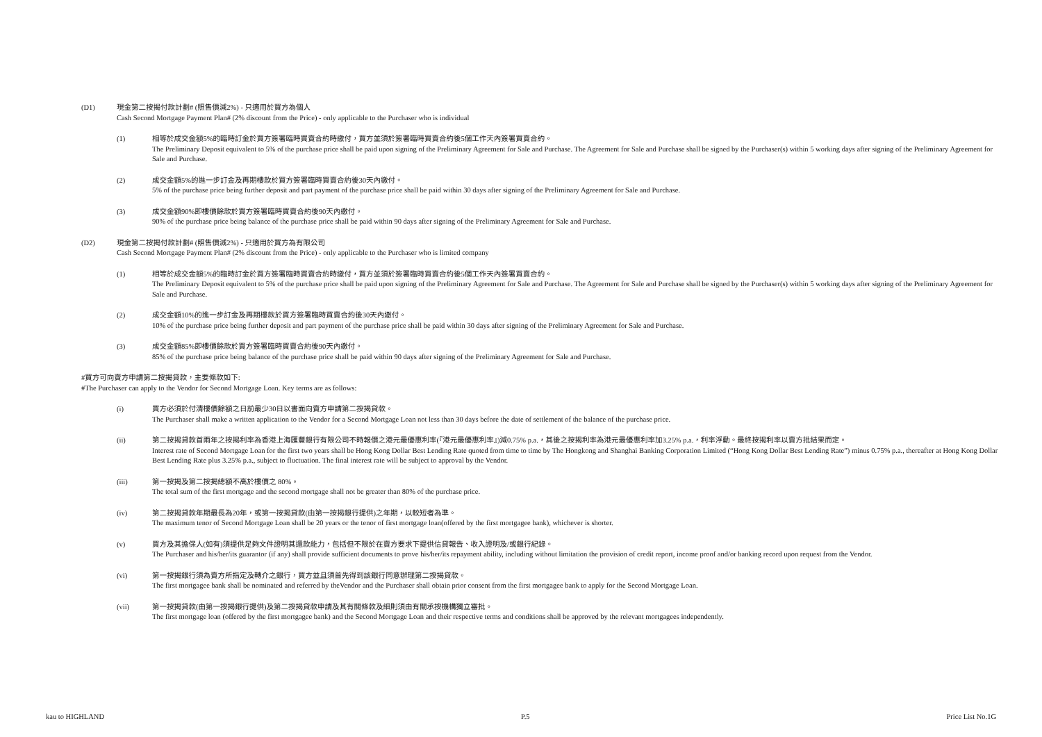(D1) 現金第二按揭付款計劃# (照售價減2%) - 只適用於買方為個人
Cash Second Mortgage Payment Plan# (2% discount from the Price) - only applicable to the Purchaser who is individual
(1) 相等於成交金額5%的臨時訂金於買方簽署臨時買賣合約時繳付，買方並須於簽署臨時買賣合約後5個工作天內簽署買賣合約。
The Preliminary Deposit equivalent to 5% of the purchase price shall be paid upon signing of the Preliminary Agreement for Sale and Purchase. The Agreement for Sale and Purchase shall be signed by the Purchaser(s) within 5 working days after signing of the Preliminary Agreement for Sale and Purchase.
(2) 成交金額5%的進一步訂金及再期樓款於買方簽署臨時買賣合約後30天內繳付。
5% of the purchase price being further deposit and part payment of the purchase price shall be paid within 30 days after signing of the Preliminary Agreement for Sale and Purchase.
(3) 成交金額90%即樓價餘款於買方簽署臨時買賣合約後90天內繳付。
90% of the purchase price being balance of the purchase price shall be paid within 90 days after signing of the Preliminary Agreement for Sale and Purchase.
(D2) 現金第二按揭付款計劃# (照售價減2%) - 只適用於買方為有限公司
Cash Second Mortgage Payment Plan# (2% discount from the Price) - only applicable to the Purchaser who is limited company
(1) 相等於成交金額5%的臨時訂金於買方簽署臨時買賣合約時繳付，買方並須於簽署臨時買賣合約後5個工作天內簽署買賣合約。
The Preliminary Deposit equivalent to 5% of the purchase price shall be paid upon signing of the Preliminary Agreement for Sale and Purchase. The Agreement for Sale and Purchase shall be signed by the Purchaser(s) within 5 working days after signing of the Preliminary Agreement for Sale and Purchase.
(2) 成交金額10%的進一步訂金及再期樓款於買方簽署臨時買賣合約後30天內繳付。
10% of the purchase price being further deposit and part payment of the purchase price shall be paid within 30 days after signing of the Preliminary Agreement for Sale and Purchase.
(3) 成交金額85%即樓價餘款於買方簽署臨時買賣合約後90天內繳付。
85% of the purchase price being balance of the purchase price shall be paid within 90 days after signing of the Preliminary Agreement for Sale and Purchase.
#買方可向賣方申請第二按揭貸款，主要條款如下:
#The Purchaser can apply to the Vendor for Second Mortgage Loan. Key terms are as follows:
(i) 買方必須於付清樓價餘額之日前最少30日以書面向賣方申請第二按揭貸款。
The Purchaser shall make a written application to the Vendor for a Second Mortgage Loan not less than 30 days before the date of settlement of the balance of the purchase price.
(ii) 第二按揭貸款首兩年之按揭利率為香港上海匯豐銀行有限公司不時報價之港元最優惠利率(『港元最優惠利率』)減0.75% p.a.，其後之按揭利率為港元最優惠利率加3.25% p.a.，利率浮動。最終按揭利率以賣方批結果而定。
Interest rate of Second Mortgage Loan for the first two years shall be Hong Kong Dollar Best Lending Rate quoted from time to time by The Hongkong and Shanghai Banking Corporation Limited (“Hong Kong Dollar Best Lending Rate”) minus 0.75% p.a., thereafter at Hong Kong Dollar Best Lending Rate plus 3.25% p.a., subject to fluctuation. The final interest rate will be subject to approval by the Vendor.
(iii) 第一按揭及第二按揭總額不高於樓價之 80%。
The total sum of the first mortgage and the second mortgage shall not be greater than 80% of the purchase price.
(iv) 第二按揭貸款年期最長為20年，或第一按揭貸款(由第一按揭銀行提供)之年期，以較短者為準。
The maximum tenor of Second Mortgage Loan shall be 20 years or the tenor of first mortgage loan(offered by the first mortgagee bank), whichever is shorter.
(v) 買方及其擔保人(如有)須提供足夠文件證明其還款能力，包括但不限於在賣方要求下提供信貸報告、收入證明及/或銀行紀錄。
The Purchaser and his/her/its guarantor (if any) shall provide sufficient documents to prove his/her/its repayment ability, including without limitation the provision of credit report, income proof and/or banking record upon request from the Vendor.
(vi) 第一按揭銀行須為賣方所指定及轉介之銀行，買方並且須首先得到該銀行同意辦理第二按揭貸款。
The first mortgagee bank shall be nominated and referred by theVendor and the Purchaser shall obtain prior consent from the first mortgagee bank to apply for the Second Mortgage Loan.
(vii) 第一按揭貸款(由第一按揭銀行提供)及第二按揭貸款申請及其有關條款及細則須由有關承按機構獨立審批。
The first mortgage loan (offered by the first mortgagee bank) and the Second Mortgage Loan and their respective terms and conditions shall be approved by the relevant mortgagees independently.
kau to HIGHLAND P.5 Price List No.1G